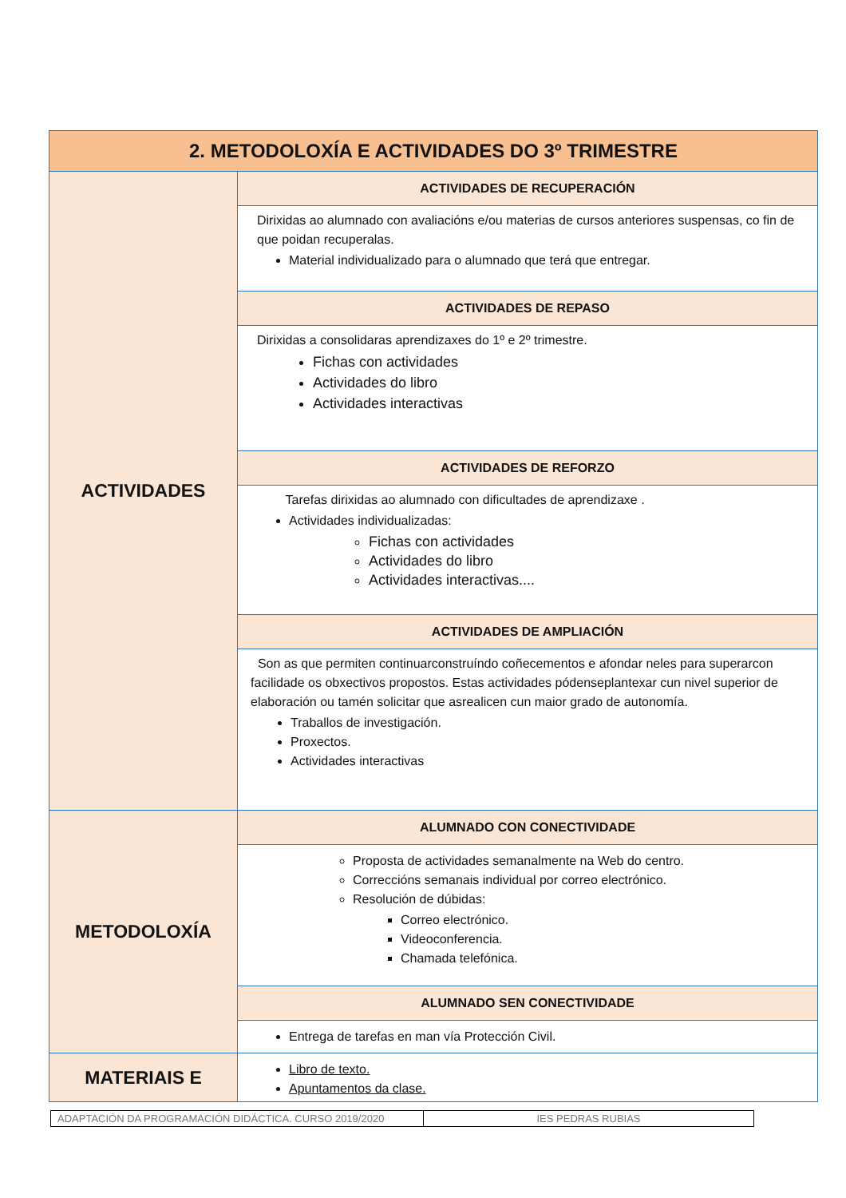| 2. METODOLOXÍA E ACTIVIDADES DO 3º TRIMESTRE | |
| --- | --- |
| ACTIVIDADES | ACTIVIDADES DE RECUPERACIÓN |
| | Dirixidas ao alumnado con avaliacións e/ou materias de cursos anteriores suspensas, co fin de que poidan recuperalas. Material individualizado para o alumnado que terá que entregar. |
| | ACTIVIDADES DE REPASO |
| | Dirixidas a consolidaras aprendizaxes do 1º e 2º trimestre. Fichas con actividades Actividades do libro Actividades interactivas |
| | ACTIVIDADES DE REFORZO |
| | Tarefas dirixidas ao alumnado con dificultades de aprendizaxe . Actividades individualizadas: Fichas con actividades Actividades do libro Actividades interactivas.... |
| | ACTIVIDADES DE AMPLIACIÓN |
| | Son as que permiten continuarconstruíndo coñecementos e afondar neles para superarcon facilidade os obxectivos propostos. Estas actividades pódenseplantexar cun nivel superior de elaboración ou tamén solicitar que asrealicen cun maior grado de autonomía. Traballos de investigación. Proxectos. Actividades interactivas |
| METODOLOXÍA | ALUMNADO CON CONECTIVIDADE |
| | Proposta de actividades semanalmente na Web do centro. Correccións semanais individual por correo electrónico. Resolución de dúbidas: Correo electrónico. Videoconferencia. Chamada telefónica. |
| | ALUMNADO SEN CONECTIVIDADE |
| | Entrega de tarefas en man vía Protección Civil. |
| MATERIAIS E | Libro de texto. Apuntamentos da clase. |
| ADAPTACIÓN DA PROGRAMACIÓN DIDÁCTICA. CURSO 2019/2020 | IES PEDRAS RUBIAS |